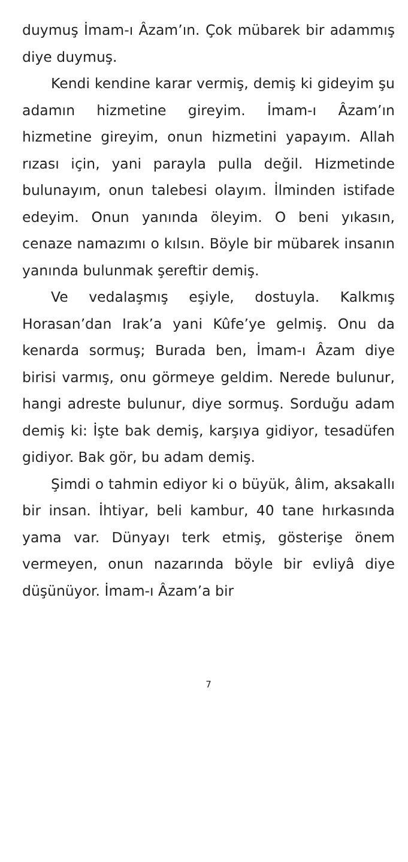duymuş İmam-ı Âzam’ın. Çok mübarek bir adammış diye duymuş.
Kendi kendine karar vermiş, demiş ki gideyim şu adamın hizmetine gireyim. İmam-ı Âzam’ın hizmetine gireyim, onun hizmetini yapayım. Allah rızası için, yani parayla pulla değil. Hizmetinde bulunayım, onun talebesi olayım. İlminden istifade edeyim. Onun yanında öleyim. O beni yıkasın, cenaze namazımı o kılsın. Böyle bir mübarek insanın yanında bulunmak şereftir demiş.
Ve vedalaşmış eşiyle, dostuyla. Kalkmış Horasan’dan Irak’a yani Kûfe’ye gelmiş. Onu da kenarda sormuş; Burada ben, İmam-ı Âzam diye birisi varmış, onu görmeye geldim. Nerede bulunur, hangi adreste bulunur, diye sormuş. Sorduğu adam demiş ki: İşte bak demiş, karşıya gidiyor, tesadüfen gidiyor. Bak gör, bu adam demiş.
Şimdi o tahmin ediyor ki o büyük, âlim, aksakallı bir insan. İhtiyar, beli kambur, 40 tane hırkasında yama var. Dünyayı terk etmiş, gösterişe önem vermeyen, onun nazarında böyle bir evliyâ diye düşünüyor. İmam-ı Âzam’a bir
7